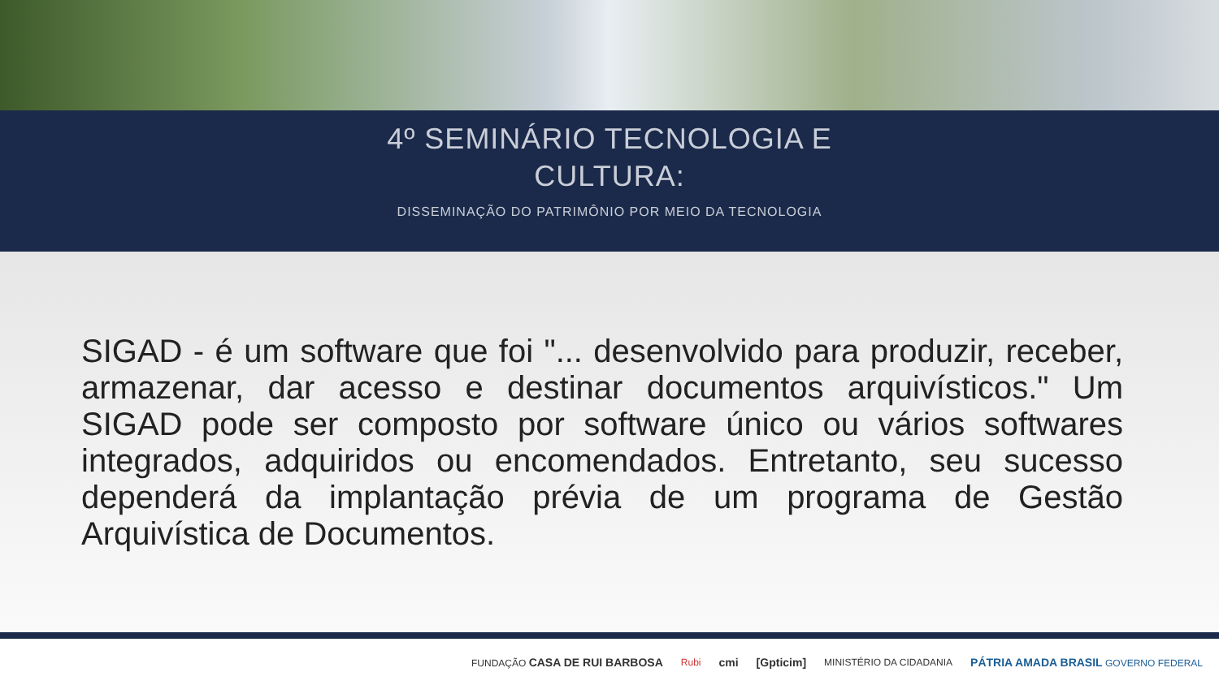4º SEMINÁRIO TECNOLOGIA E
CULTURA:
DISSEMINAÇÃO DO PATRIMÔNIO POR MEIO DA TECNOLOGIA
SIGAD - é um software que foi "... desenvolvido para produzir, receber, armazenar, dar acesso e destinar documentos arquivísticos." Um SIGAD pode ser composto por software único ou vários softwares integrados, adquiridos ou encomendados. Entretanto, seu sucesso dependerá da implantação prévia de um programa de Gestão Arquivística de Documentos.
FUNDAÇÃO CASA DE RUI BARBOSA Rubi cmi [Gpticim] MINISTÉRIO DA CIDADANIA PÁTRIA AMADA BRASIL GOVERNO FEDERAL